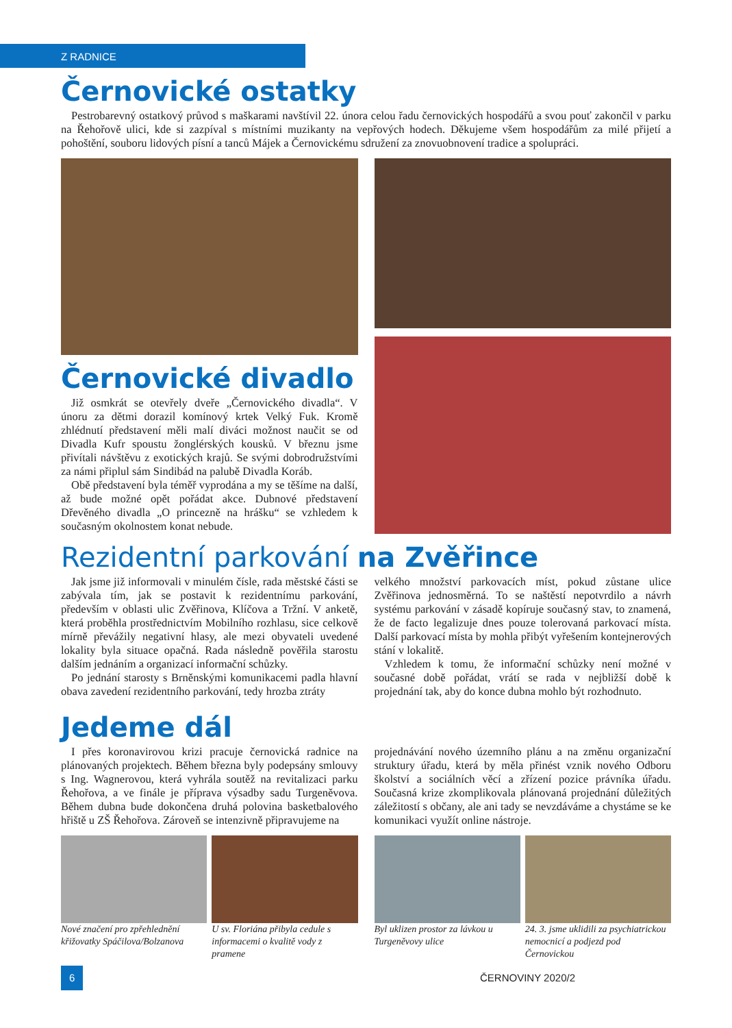Z RADNICE
Černovické ostatky
Pestrobarevný ostatkový průvod s maškarami navštívil 22. února celou řadu černovických hospodářů a svou pouť zakončil v parku na Řehořově ulici, kde si zazpíval s místními muzikanty na vepřových hodech. Děkujeme všem hospodářům za milé přijetí a pohoštění, souboru lidových písní a tanců Májek a Černovickému sdružení za znovuobnovení tradice a spolupráci.
Černovické divadlo
Již osmkrát se otevřely dveře „Černovického divadla“. V únoru za dětmi dorazil komínový krtek Velký Fuk. Kromě zhlédnutí představení měli malí diváci možnost naučit se od Divadla Kufr spoustu žonglérských kousků. V březnu jsme přivítali návštěvu z exotických krajů. Se svými dobrodružstvími za námi připlul sám Sindibád na palubě Divadla Koráb.
Obě představení byla téměř vyprodána a my se těšíme na další, až bude možné opět pořádat akce. Dubnové představení Dřevěného divadla „O princezně na hrášku“ se vzhledem k současným okolnostem konat nebude.
Rezidentní parkování na Zvěřince
Jak jsme již informovali v minulém čísle, rada městské části se zabývala tím, jak se postavit k rezidentnímu parkování, především v oblasti ulic Zvěřinova, Klíčova a Tržní. V anketě, která proběhla prostřednictvím Mobilního rozhlasu, sice celkově mírně převážily negativní hlasy, ale mezi obyvateli uvedené lokality byla situace opačná. Rada následně pověřila starostu dalším jednáním a organizací informační schůzky.
Po jednání starosty s Brněnskými komunikacemi padla hlavní obava zavedení rezidentního parkování, tedy hrozba ztráty
velkého množství parkovacích míst, pokud zůstane ulice Zvěřinova jednosměrná. To se naštěstí nepotvrdilo a návrh systému parkování v zásadě kopíruje současný stav, to znamená, že de facto legalizuje dnes pouze tolerovaná parkovací místa. Další parkovací místa by mohla přibýt vyřešením kontejnerových stání v lokalitě.
Vzhledem k tomu, že informační schůzky není možné v současné době pořádat, vrátí se rada v nejbližší době k projednání tak, aby do konce dubna mohlo být rozhodnuto.
Jedeme dál
I přes koronavirovou krizi pracuje černovická radnice na plánovaných projektech. Během března byly podepsány smlouvy s Ing. Wagnerovou, která vyhrála soutěž na revitalizaci parku Řehořova, a ve finále je příprava výsadby sadu Turgeněvova. Během dubna bude dokončena druhá polovina basketbalového hřiště u ZŠ Řehořova. Zároveň se intenzivně připravujeme na
projednávání nového územního plánu a na změnu organizační struktury úřadu, která by měla přinést vznik nového Odboru školství a sociálních věcí a zřízení pozice právníka úřadu. Současná krize zkomplikovala plánovaná projednání důležitých záležitostí s občany, ale ani tady se nevzdáváme a chystáme se ke komunikaci využít online nástroje.
Nové značení pro zpřehlednění křižovatky Spáčilova/Bolzanova
U sv. Floriána přibyla cedule s informacemi o kvalitě vody z pramene
Byl uklizen prostor za lávkou u Turgeněvovy ulice
24. 3. jsme uklidili za psychiatrickou nemocnicí a podjezd pod Černovickou
6 ČERNOVINY 2020/2